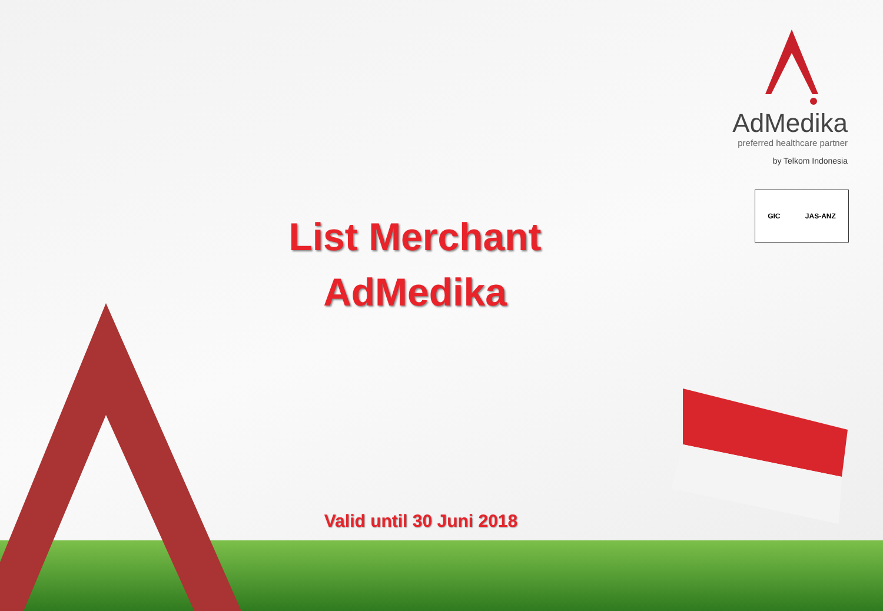AdMedika
preferred healthcare partner
by Telkom Indonesia
GIC JAS-ANZ
List Merchant
AdMedika
Valid until 30 Juni 2018